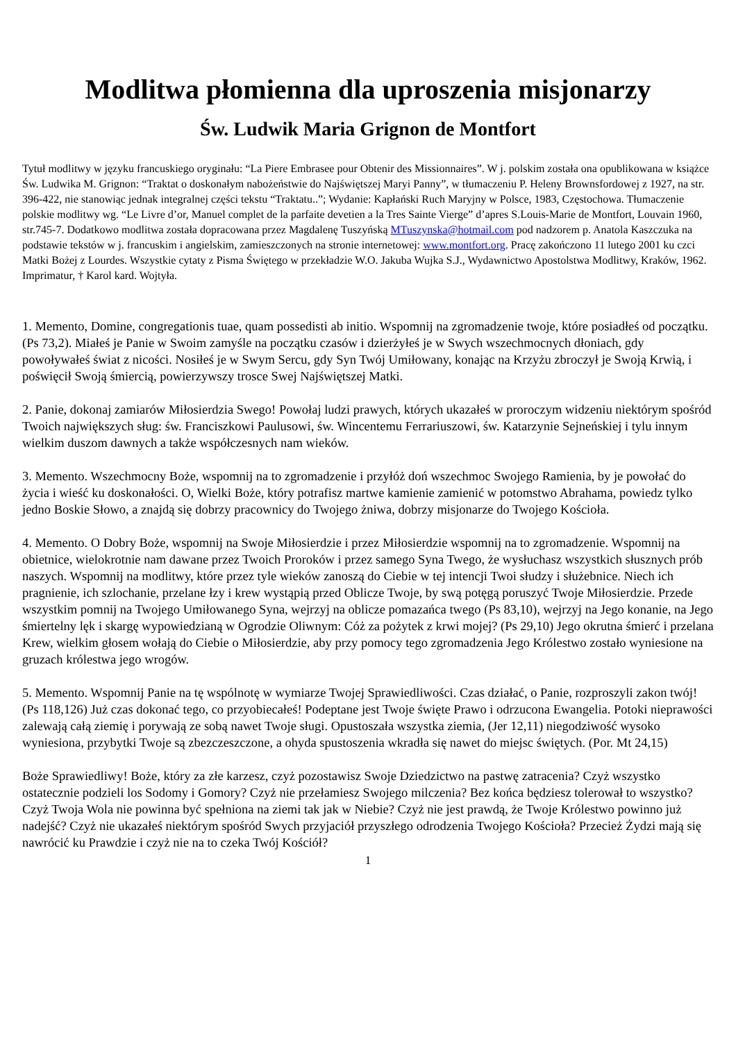Modlitwa płomienna dla uproszenia misjonarzy
Św. Ludwik Maria Grignon de Montfort
Tytuł modlitwy w języku francuskiego oryginału: “La Piere Embrasee pour Obtenir des Missionnaires”. W j. polskim została ona opublikowana w książce Św. Ludwika M. Grignon: “Traktat o doskonałym nabożeństwie do Najświętszej Maryi Panny”, w tłumaczeniu P. Heleny Brownsfordowej z 1927, na str. 396-422, nie stanowiąc jednak integralnej części tekstu “Traktatu..”; Wydanie: Kapłański Ruch Maryjny w Polsce, 1983, Częstochowa. Tłumaczenie polskie modlitwy wg. “Le Livre d’or, Manuel complet de la parfaite devetien a la Tres Sainte Vierge” d’apres S.Louis-Marie de Montfort, Louvain 1960, str.745-7. Dodatkowo modlitwa została dopracowana przez Magdalenę Tuszyńską MTuszynska@hotmail.com pod nadzorem p. Anatola Kaszczuka na podstawie tekstów w j. francuskim i angielskim, zamieszczonych na stronie internetowej: www.montfort.org. Pracę zakończono 11 lutego 2001 ku czci Matki Bożej z Lourdes. Wszystkie cytaty z Pisma Świętego w przekładzie W.O. Jakuba Wujka S.J., Wydawnictwo Apostolstwa Modlitwy, Kraków, 1962. Imprimatur, † Karol kard. Wojtyła.
1. Memento, Domine, congregationis tuae, quam possedisti ab initio. Wspomnij na zgromadzenie twoje, które posiadłeś od początku. (Ps 73,2). Miałeś je Panie w Swoim zamyśle na początku czasów i dzierżyłeś je w Swych wszechmocnych dłoniach, gdy powoływałeś świat z nicości. Nosiłeś je w Swym Sercu, gdy Syn Twój Umiłowany, konając na Krzyżu zbroczył je Swoją Krwią, i poświęcił Swoją śmiercią, powierzywszy trosce Swej Najświętszej Matki.
2. Panie, dokonaj zamiarów Miłosierdzia Swego! Powołaj ludzi prawych, których ukazałeś w proroczym widzeniu niektórym spośród Twoich największych sług: św. Franciszkowi Paulusowi, św. Wincentemu Ferrariuszowi, św. Katarzynie Sejneńskiej i tylu innym wielkim duszom dawnych a także współczesnych nam wieków.
3. Memento. Wszechmocny Boże, wspomnij na to zgromadzenie i przyłóż doń wszechmoc Swojego Ramienia, by je powołać do życia i wieść ku doskonałości. O, Wielki Boże, który potrafisz martwe kamienie zamienić w potomstwo Abrahama, powiedz tylko jedno Boskie Słowo, a znajdą się dobrzy pracownicy do Twojego żniwa, dobrzy misjonarze do Twojego Kościoła.
4. Memento. O Dobry Boże, wspomnij na Swoje Miłosierdzie i przez Miłosierdzie wspomnij na to zgromadzenie. Wspomnij na obietnice, wielokrotnie nam dawane przez Twoich Proroków i przez samego Syna Twego, że wysłuchasz wszystkich słusznych prób naszych. Wspomnij na modlitwy, które przez tyle wieków zanoszą do Ciebie w tej intencji Twoi słudzy i służebnice. Niech ich pragnienie, ich szlochanie, przelane łzy i krew wystąpią przed Oblicze Twoje, by swą potęgą poruszyć Twoje Miłosierdzie. Przede wszystkim pomnij na Twojego Umiłowanego Syna, wejrzyj na oblicze pomazańca twego (Ps 83,10), wejrzyj na Jego konanie, na Jego śmiertelny lęk i skargę wypowiedzianą w Ogrodzie Oliwnym: Cóż za pożytek z krwi mojej? (Ps 29,10) Jego okrutna śmierć i przelana Krew, wielkim głosem wołają do Ciebie o Miłosierdzie, aby przy pomocy tego zgromadzenia Jego Królestwo zostało wyniesione na gruzach królestwa jego wrogów.
5. Memento. Wspomnij Panie na tę wspólnotę w wymiarze Twojej Sprawiedliwości. Czas działać, o Panie, rozproszyli zakon twój! (Ps 118,126) Już czas dokonać tego, co przyobiecałeś! Podeptane jest Twoje święte Prawo i odrzucona Ewangelia. Potoki nieprawości zalewają całą ziemię i porywają ze sobą nawet Twoje sługi. Opustoszała wszystka ziemia, (Jer 12,11) niegodziwość wysoko wyniesiona, przybytki Twoje są zbezczeszczone, a ohyda spustoszenia wkradła się nawet do miejsc świętych. (Por. Mt 24,15)
Boże Sprawiedliwy! Boże, który za złe karzesz, czyż pozostawisz Swoje Dziedzictwo na pastwę zatracenia? Czyż wszystko ostatecznie podzieli los Sodomy i Gomory? Czyż nie przełamiesz Swojego milczenia? Bez końca będziesz tolerował to wszystko? Czyż Twoja Wola nie powinna być spełniona na ziemi tak jak w Niebie? Czyż nie jest prawdą, że Twoje Królestwo powinno już nadejść? Czyż nie ukazałeś niektórym spośród Swych przyjaciół przyszłego odrodzenia Twojego Kościoła? Przecież Żydzi mają się nawrócić ku Prawdzie i czyż nie na to czeka Twój Kościół?
1